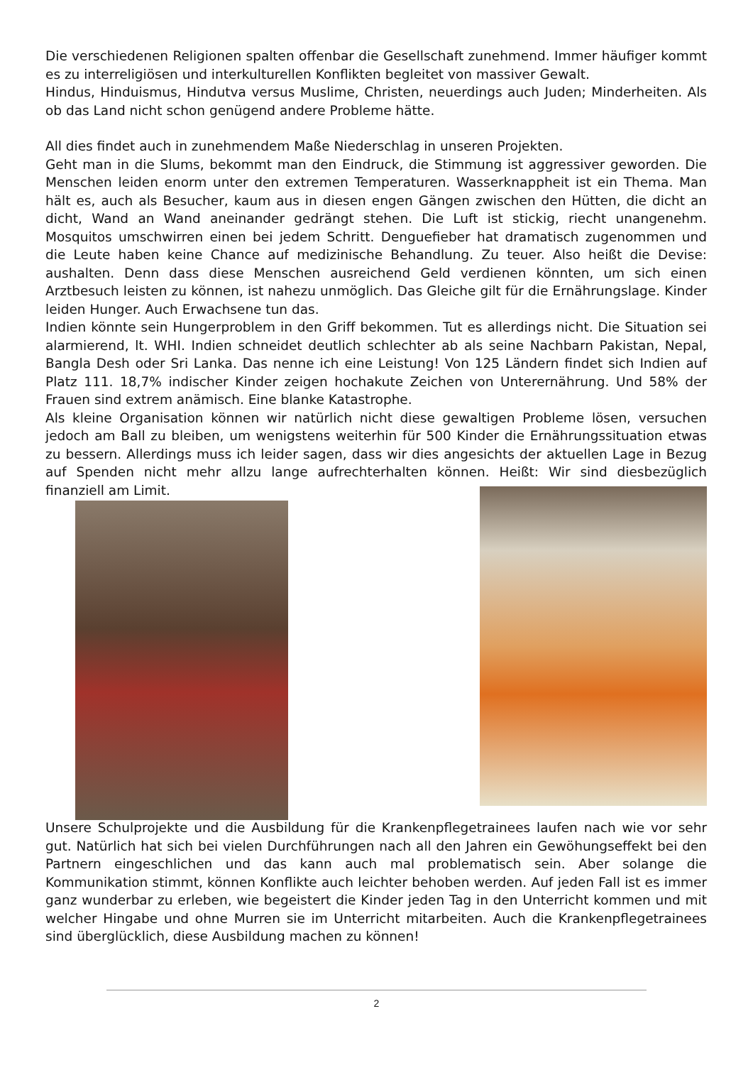Die verschiedenen Religionen spalten offenbar die Gesellschaft zunehmend. Immer häufiger kommt es zu interreligiösen und interkulturellen Konflikten begleitet von massiver Gewalt.
Hindus, Hinduismus, Hindutva versus Muslime, Christen, neuerdings auch Juden; Minderheiten. Als ob das Land nicht schon genügend andere Probleme hätte.
All dies findet auch in zunehmendem Maße Niederschlag in unseren Projekten.
Geht man in die Slums, bekommt man den Eindruck, die Stimmung ist aggressiver geworden. Die Menschen leiden enorm unter den extremen Temperaturen. Wasserknappheit ist ein Thema. Man hält es, auch als Besucher, kaum aus in diesen engen Gängen zwischen den Hütten, die dicht an dicht, Wand an Wand aneinander gedrängt stehen. Die Luft ist stickig, riecht unangenehm. Mosquitos umschwirren einen bei jedem Schritt. Denguefieber hat dramatisch zugenommen und die Leute haben keine Chance auf medizinische Behandlung. Zu teuer. Also heißt die Devise: aushalten. Denn dass diese Menschen ausreichend Geld verdienen könnten, um sich einen Arztbesuch leisten zu können, ist nahezu unmöglich. Das Gleiche gilt für die Ernährungslage. Kinder leiden Hunger. Auch Erwachsene tun das.
Indien könnte sein Hungerproblem in den Griff bekommen. Tut es allerdings nicht. Die Situation sei alarmierend, lt. WHI. Indien schneidet deutlich schlechter ab als seine Nachbarn Pakistan, Nepal, Bangla Desh oder Sri Lanka. Das nenne ich eine Leistung! Von 125 Ländern findet sich Indien auf Platz 111. 18,7% indischer Kinder zeigen hochakute Zeichen von Unterernährung. Und 58% der Frauen sind extrem anämisch. Eine blanke Katastrophe.
Als kleine Organisation können wir natürlich nicht diese gewaltigen Probleme lösen, versuchen jedoch am Ball zu bleiben, um wenigstens weiterhin für 500 Kinder die Ernährungssituation etwas zu bessern. Allerdings muss ich leider sagen, dass wir dies angesichts der aktuellen Lage in Bezug auf Spenden nicht mehr allzu lange aufrechterhalten können. Heißt: Wir sind diesbezüglich finanziell am Limit.
Unsere Schulprojekte und die Ausbildung für die Krankenpflegetrainees laufen nach wie vor sehr gut. Natürlich hat sich bei vielen Durchführungen nach all den Jahren ein Gewöhungseffekt bei den Partnern eingeschlichen und das kann auch mal problematisch sein. Aber solange die Kommunikation stimmt, können Konflikte auch leichter behoben werden. Auf jeden Fall ist es immer ganz wunderbar zu erleben, wie begeistert die Kinder jeden Tag in den Unterricht kommen und mit welcher Hingabe und ohne Murren sie im Unterricht mitarbeiten. Auch die Krankenpflegetrainees sind überglücklich, diese Ausbildung machen zu können!
2